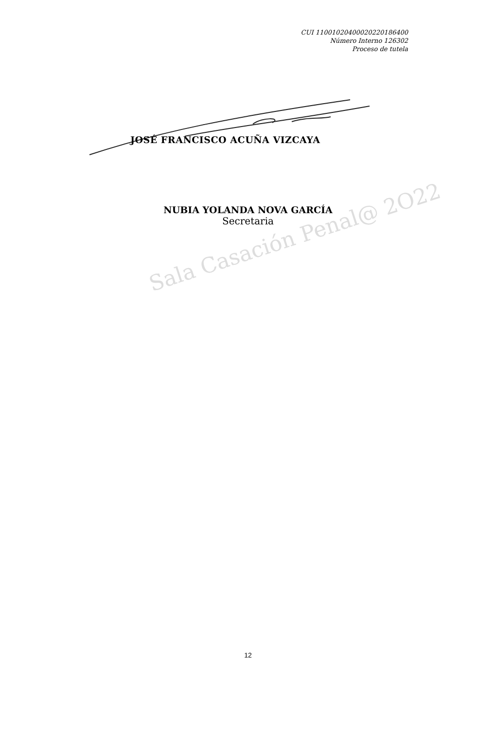CUI 11001020400020220186400
Número Interno 126302
Proceso de tutela
JOSÉ FRANCISCO ACUÑA VIZCAYA
NUBIA YOLANDA NOVA GARCÍA
Secretaria
Sala Casación Penal@ 2O22
12